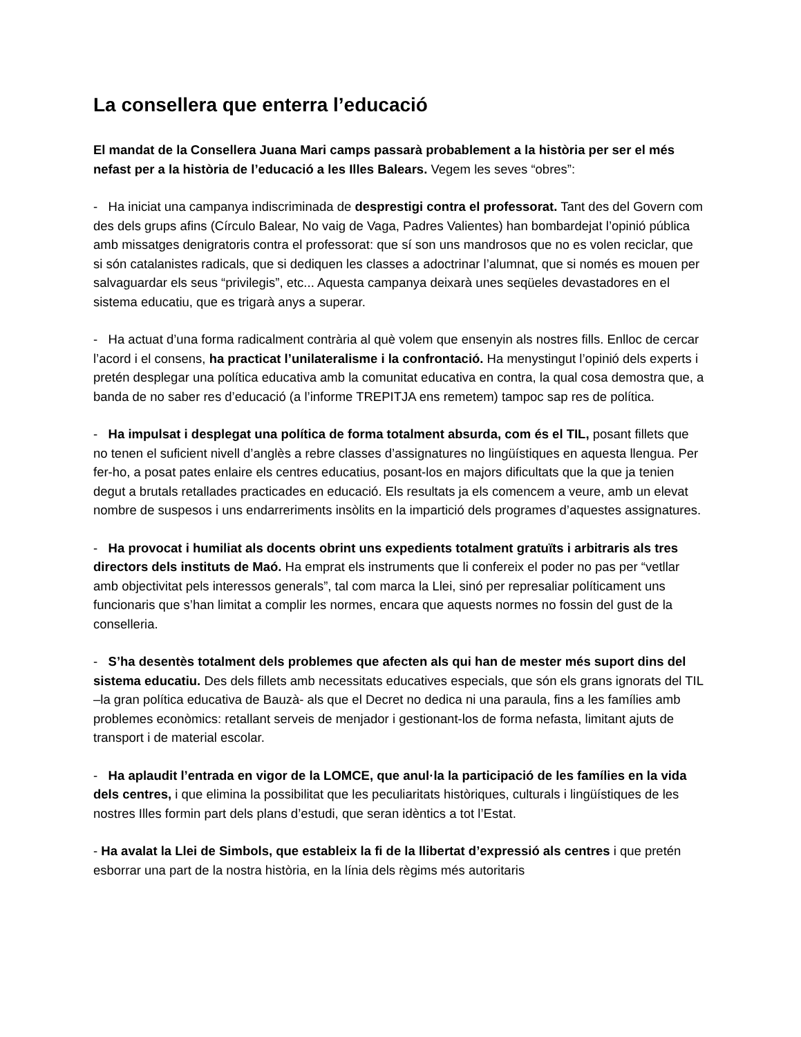La consellera que enterra l’educació
El mandat de la Consellera Juana Mari camps passarà probablement a la història per ser el més nefast per a la història de l’educació a les Illes Balears. Vegem les seves “obres”:
- Ha iniciat una campanya indiscriminada de desprestigi contra el professorat. Tant des del Govern com des dels grups afins (Círculo Balear, No vaig de Vaga, Padres Valientes) han bombardejat l’opinió pública amb missatges denigratoris contra el professorat: que sí son uns mandrosos que no es volen reciclar, que si són catalanistes radicals, que si dediquen les classes a adoctrinar l’alumnat, que si només es mouen per salvaguardar els seus “privilegis”, etc... Aquesta campanya deixarà unes seqüeles devastadores en el sistema educatiu, que es trigarà anys a superar.
- Ha actuat d’una forma radicalment contrària al què volem que ensenyin als nostres fills. Enlloc de cercar l’acord i el consens, ha practicat l’unilateralisme i la confrontació. Ha menystingut l’opinió dels experts i pretén desplegar una política educativa amb la comunitat educativa en contra, la qual cosa demostra que, a banda de no saber res d’educació (a l’informe TREPITJA ens remetem) tampoc sap res de política.
- Ha impulsat i desplegat una política de forma totalment absurda, com és el TIL, posant fillets que no tenen el suficient nivell d’anglès a rebre classes d’assignatures no lingüístiques en aquesta llengua. Per fer-ho, a posat pates enlaire els centres educatius, posant-los en majors dificultats que la que ja tenien degut a brutals retallades practicades en educació. Els resultats ja els comencem a veure, amb un elevat nombre de suspesos i uns endarreriments insòlits en la impartició dels programes d’aquestes assignatures.
- Ha provocat i humiliat als docents obrint uns expedients totalment gratuïts i arbitraris als tres directors dels instituts de Maó. Ha emprat els instruments que li confereix el poder no pas per “vetllar amb objectivitat pels interessos generals”, tal com marca la Llei, sinó per represaliar políticament uns funcionaris que s’han limitat a complir les normes, encara que aquests normes no fossin del gust de la conselleria.
- S’ha desentès totalment dels problemes que afecten als qui han de mester més suport dins del sistema educatiu. Des dels fillets amb necessitats educatives especials, que són els grans ignorats del TIL –la gran política educativa de Bauzà- als que el Decret no dedica ni una paraula, fins a les famílies amb problemes econòmics: retallant serveis de menjador i gestionant-los de forma nefasta, limitant ajuts de transport i de material escolar.
- Ha aplaudit l’entrada en vigor de la LOMCE, que anul·la la participació de les famílies en la vida dels centres, i que elimina la possibilitat que les peculiaritats històriques, culturals i lingüístiques de les nostres Illes formin part dels plans d’estudi, que seran idèntics a tot l’Estat.
- Ha avalat la Llei de Simbols, que estableix la fi de la llibertat d’expressió als centres i que pretén esborrar una part de la nostra història, en la línia dels règims més autoritaris